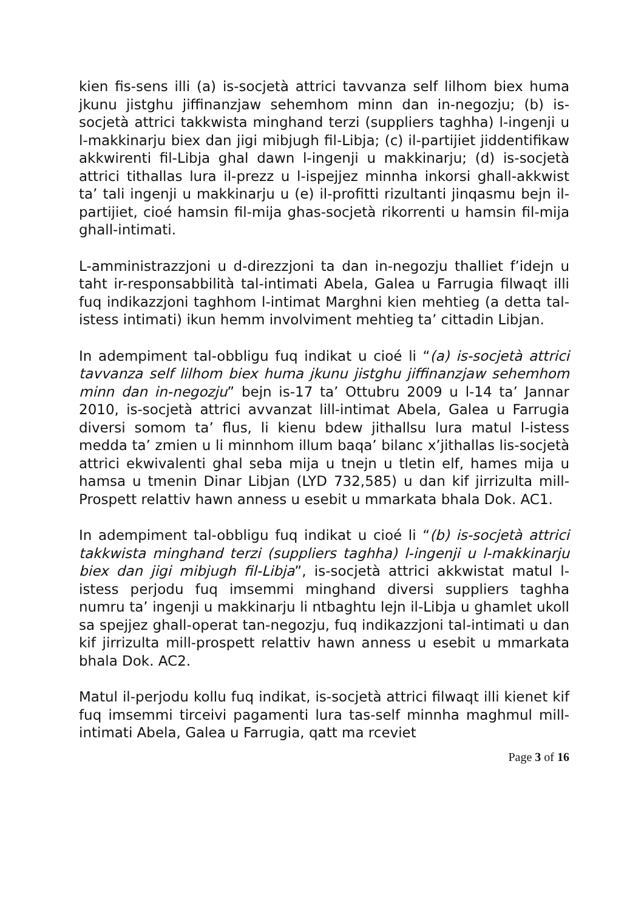kien fis-sens illi (a) is-socjetà attrici tavvanza self lilhom biex huma jkunu jistghu jiffinanzjaw sehemhom minn dan in-negozju; (b) is-socjetà attrici takkwista minghand terzi (suppliers taghha) l-ingenji u l-makkinarju biex dan jigi mibjugh fil-Libja; (c) il-partijiet jiddentifikaw akkwirenti fil-Libja ghal dawn l-ingenji u makkinarju; (d) is-socjetà attrici tithallas lura il-prezz u l-ispejjez minnha inkorsi ghall-akkwist ta’ tali ingenji u makkinarju u (e) il-profitti rizultanti jinqasmu bejn il-partijiet, cioé hamsin fil-mija ghas-socjetà rikorrenti u hamsin fil-mija ghall-intimati.
L-amministrazzjoni u d-direzzjoni ta dan in-negozju thalliet f’idejn u taht ir-responsabbilità tal-intimati Abela, Galea u Farrugia filwaqt illi fuq indikazzjoni taghhom l-intimat Marghni kien mehtieg (a detta tal-istess intimati) ikun hemm involviment mehtieg ta’ cittadin Libjan.
In adempiment tal-obbligu fuq indikat u cioé li “(a) is-socjetà attrici tavvanza self lilhom biex huma jkunu jistghu jiffinanzjaw sehemhom minn dan in-negozju” bejn is-17 ta’ Ottubru 2009 u l-14 ta’ Jannar 2010, is-socjetà attrici avvanzat lill-intimat Abela, Galea u Farrugia diversi somom ta’ flus, li kienu bdew jithallsu lura matul l-istess medda ta’ zmien u li minnhom illum baqa’ bilanc x’jithallas lis-socjetà attrici ekwivalenti ghal seba mija u tnejn u tletin elf, hames mija u hamsa u tmenin Dinar Libjan (LYD 732,585) u dan kif jirrizulta mill-Prospett relattiv hawn anness u esebit u mmarkata bhala Dok. AC1.
In adempiment tal-obbligu fuq indikat u cioé li “(b) is-socjetà attrici takkwista minghand terzi (suppliers taghha) l-ingenji u l-makkinarju biex dan jigi mibjugh fil-Libja”, is-socjetà attrici akkwistat matul l-istess perjodu fuq imsemmi minghand diversi suppliers taghha numru ta’ ingenji u makkinarju li ntbaghtu lejn il-Libja u ghamlet ukoll sa spejjez ghall-operat tan-negozju, fuq indikazzjoni tal-intimati u dan kif jirrizulta mill-prospett relattiv hawn anness u esebit u mmarkata bhala Dok. AC2.
Matul il-perjodu kollu fuq indikat, is-socjetà attrici filwaqt illi kienet kif fuq imsemmi tirceivi pagamenti lura tas-self minnha maghmul mill-intimati Abela, Galea u Farrugia, qatt ma rceviet
Page 3 of 16